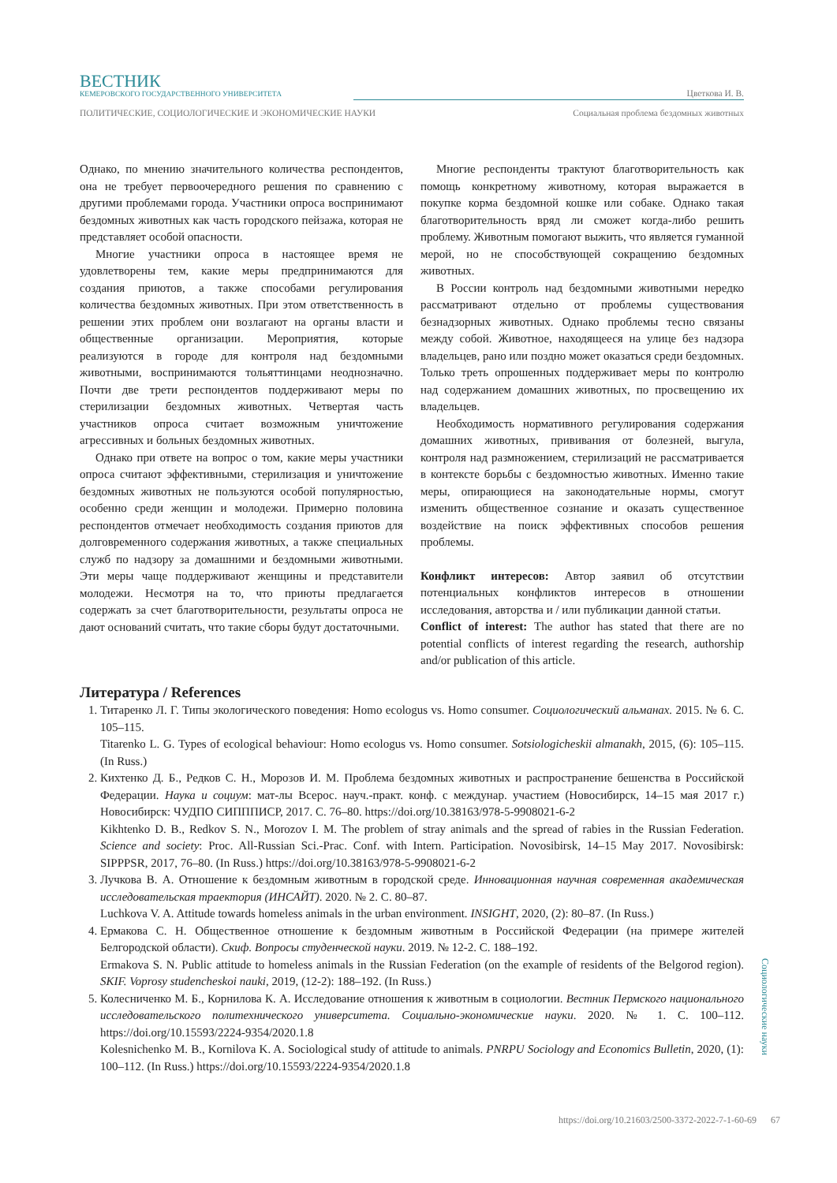ВЕСТНИК
КЕМЕРОВСКОГО ГОСУДАРСТВЕННОГО УНИВЕРСИТЕТА
Цветкова И. В.
ПОЛИТИЧЕСКИЕ, СОЦИОЛОГИЧЕСКИЕ И ЭКОНОМИЧЕСКИЕ НАУКИ
Социальная проблема бездомных животных
Однако, по мнению значительного количества респондентов, она не требует первоочередного решения по сравнению с другими проблемами города. Участники опроса воспринимают бездомных животных как часть городского пейзажа, которая не представляет особой опасности.
Многие участники опроса в настоящее время не удовлетворены тем, какие меры предпринимаются для создания приютов, а также способами регулирования количества бездомных животных. При этом ответственность в решении этих проблем они возлагают на органы власти и общественные организации. Мероприятия, которые реализуются в городе для контроля над бездомными животными, воспринимаются тольяттинцами неоднозначно. Почти две трети респондентов поддерживают меры по стерилизации бездомных животных. Четвертая часть участников опроса считает возможным уничтожение агрессивных и больных бездомных животных.
Однако при ответе на вопрос о том, какие меры участники опроса считают эффективными, стерилизация и уничтожение бездомных животных не пользуются особой популярностью, особенно среди женщин и молодежи. Примерно половина респондентов отмечает необходимость создания приютов для долговременного содержания животных, а также специальных служб по надзору за домашними и бездомными животными. Эти меры чаще поддерживают женщины и представители молодежи. Несмотря на то, что приюты предлагается содержать за счет благотворительности, результаты опроса не дают оснований считать, что такие сборы будут достаточными.
Многие респонденты трактуют благотворительность как помощь конкретному животному, которая выражается в покупке корма бездомной кошке или собаке. Однако такая благотворительность вряд ли сможет когда-либо решить проблему. Животным помогают выжить, что является гуманной мерой, но не способствующей сокращению бездомных животных.
В России контроль над бездомными животными нередко рассматривают отдельно от проблемы существования безнадзорных животных. Однако проблемы тесно связаны между собой. Животное, находящееся на улице без надзора владельцев, рано или поздно может оказаться среди бездомных. Только треть опрошенных поддерживает меры по контролю над содержанием домашних животных, по просвещению их владельцев.
Необходимость нормативного регулирования содержания домашних животных, прививания от болезней, выгула, контроля над размножением, стерилизаций не рассматривается в контексте борьбы с бездомностью животных. Именно такие меры, опирающиеся на законодательные нормы, смогут изменить общественное сознание и оказать существенное воздействие на поиск эффективных способов решения проблемы.
Конфликт интересов: Автор заявил об отсутствии потенциальных конфликтов интересов в отношении исследования, авторства и / или публикации данной статьи.
Conflict of interest: The author has stated that there are no potential conflicts of interest regarding the research, authorship and/or publication of this article.
Литература / References
1. Титаренко Л. Г. Типы экологического поведения: Homo ecologus vs. Homo consumer. Социологический альманах. 2015. № 6. С. 105–115.
Titarenko L. G. Types of ecological behaviour: Homo ecologus vs. Homo consumer. Sotsiologicheskii almanakh, 2015, (6): 105–115. (In Russ.)
2. Кихтенко Д. Б., Редков С. Н., Морозов И. М. Проблема бездомных животных и распространение бешенства в Российской Федерации. Наука и социум: мат-лы Всерос. науч.-практ. конф. с междунар. участием (Новосибирск, 14–15 мая 2017 г.) Новосибирск: ЧУДПО СИПППИСР, 2017. С. 76–80. https://doi.org/10.38163/978-5-9908021-6-2
Kikhtenko D. B., Redkov S. N., Morozov I. M. The problem of stray animals and the spread of rabies in the Russian Federation. Science and society: Proc. All-Russian Sci.-Prac. Conf. with Intern. Participation. Novosibirsk, 14–15 May 2017. Novosibirsk: SIPPPSR, 2017, 76–80. (In Russ.) https://doi.org/10.38163/978-5-9908021-6-2
3. Лучкова В. А. Отношение к бездомным животным в городской среде. Инновационная научная современная академическая исследовательская траектория (ИНСАЙТ). 2020. № 2. С. 80–87.
Luchkova V. A. Attitude towards homeless animals in the urban environment. INSIGHT, 2020, (2): 80–87. (In Russ.)
4. Ермакова С. Н. Общественное отношение к бездомным животным в Российской Федерации (на примере жителей Белгородской области). Скиф. Вопросы студенческой науки. 2019. № 12-2. С. 188–192.
Ermakova S. N. Public attitude to homeless animals in the Russian Federation (on the example of residents of the Belgorod region). SKIF. Voprosy studencheskoi nauki, 2019, (12-2): 188–192. (In Russ.)
5. Колесниченко М. Б., Корнилова К. А. Исследование отношения к животным в социологии. Вестник Пермского национального исследовательского политехнического университета. Социально-экономические науки. 2020. № 1. С. 100–112. https://doi.org/10.15593/2224-9354/2020.1.8
Kolesnichenko M. B., Kornilova K. A. Sociological study of attitude to animals. PNRPU Sociology and Economics Bulletin, 2020, (1): 100–112. (In Russ.) https://doi.org/10.15593/2224-9354/2020.1.8
Социологические науки
https://doi.org/10.21603/2500-3372-2022-7-1-60-69 67